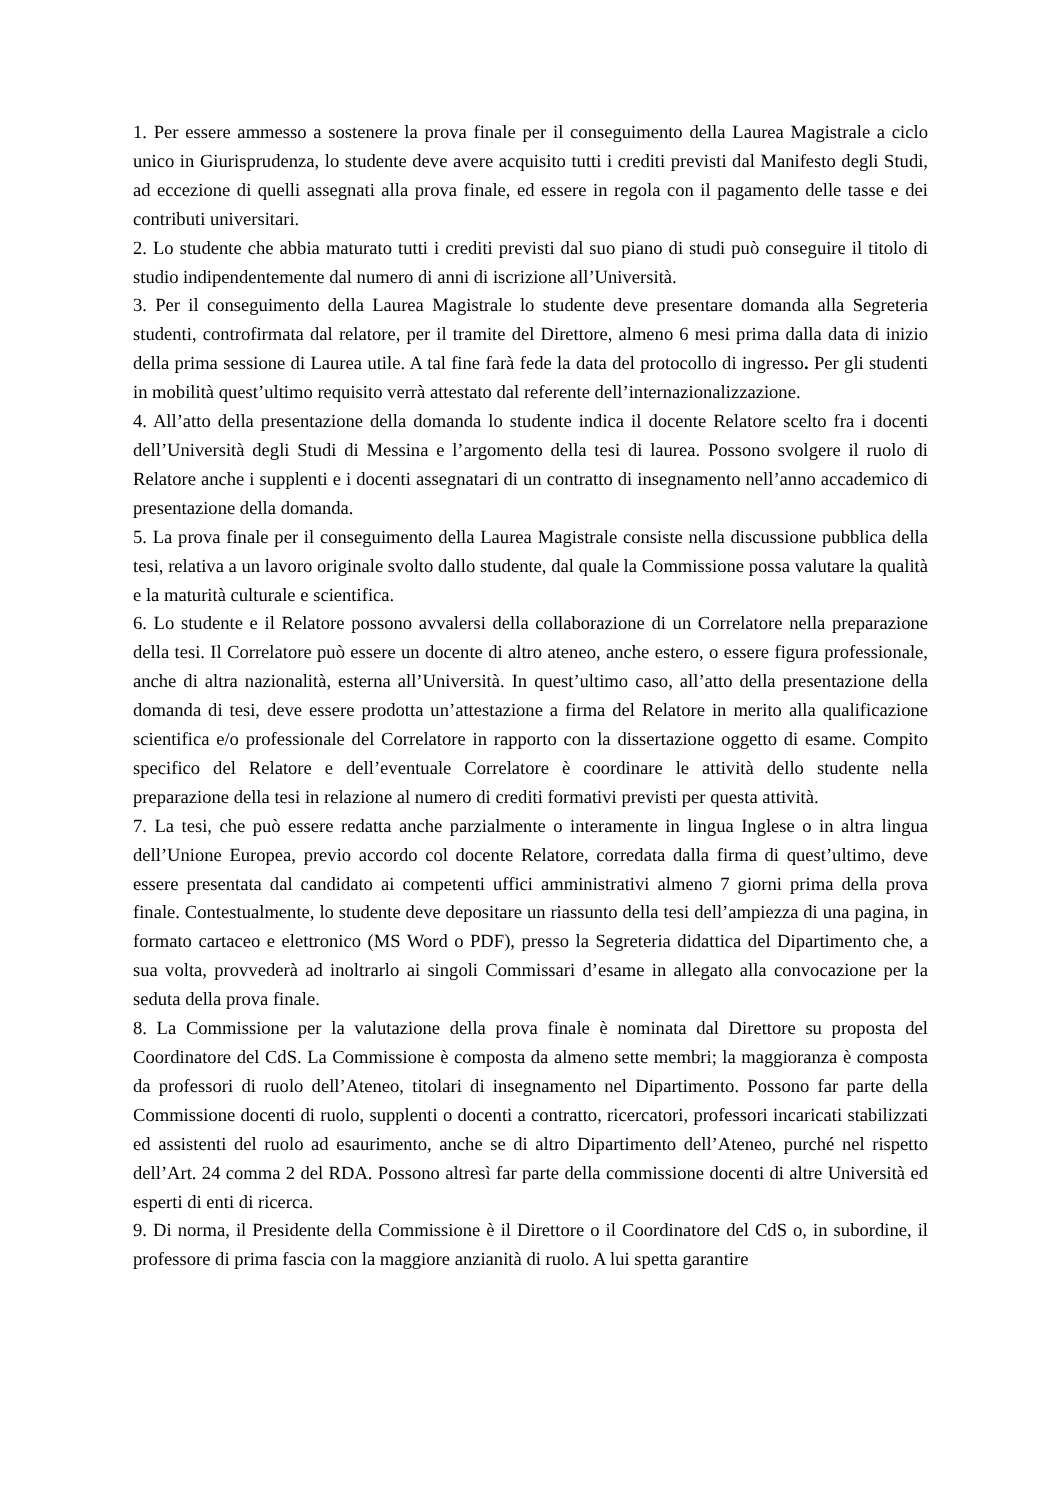1. Per essere ammesso a sostenere la prova finale per il conseguimento della Laurea Magistrale a ciclo unico in Giurisprudenza, lo studente deve avere acquisito tutti i crediti previsti dal Manifesto degli Studi, ad eccezione di quelli assegnati alla prova finale, ed essere in regola con il pagamento delle tasse e dei contributi universitari.
2. Lo studente che abbia maturato tutti i crediti previsti dal suo piano di studi può conseguire il titolo di studio indipendentemente dal numero di anni di iscrizione all’Università.
3. Per il conseguimento della Laurea Magistrale lo studente deve presentare domanda alla Segreteria studenti, controfirmata dal relatore, per il tramite del Direttore, almeno 6 mesi prima dalla data di inizio della prima sessione di Laurea utile. A tal fine farà fede la data del protocollo di ingresso. Per gli studenti in mobilità quest’ultimo requisito verrà attestato dal referente dell’internazionalizzazione.
4. All’atto della presentazione della domanda lo studente indica il docente Relatore scelto fra i docenti dell’Università degli Studi di Messina e l’argomento della tesi di laurea. Possono svolgere il ruolo di Relatore anche i supplenti e i docenti assegnatari di un contratto di insegnamento nell’anno accademico di presentazione della domanda.
5. La prova finale per il conseguimento della Laurea Magistrale consiste nella discussione pubblica della tesi, relativa a un lavoro originale svolto dallo studente, dal quale la Commissione possa valutare la qualità e la maturità culturale e scientifica.
6. Lo studente e il Relatore possono avvalersi della collaborazione di un Correlatore nella preparazione della tesi. Il Correlatore può essere un docente di altro ateneo, anche estero, o essere figura professionale, anche di altra nazionalità, esterna all’Università. In quest’ultimo caso, all’atto della presentazione della domanda di tesi, deve essere prodotta un’attestazione a firma del Relatore in merito alla qualificazione scientifica e/o professionale del Correlatore in rapporto con la dissertazione oggetto di esame. Compito specifico del Relatore e dell’eventuale Correlatore è coordinare le attività dello studente nella preparazione della tesi in relazione al numero di crediti formativi previsti per questa attività.
7. La tesi, che può essere redatta anche parzialmente o interamente in lingua Inglese o in altra lingua dell’Unione Europea, previo accordo col docente Relatore, corredata dalla firma di quest’ultimo, deve essere presentata dal candidato ai competenti uffici amministrativi almeno 7 giorni prima della prova finale. Contestualmente, lo studente deve depositare un riassunto della tesi dell’ampiezza di una pagina, in formato cartaceo e elettronico (MS Word o PDF), presso la Segreteria didattica del Dipartimento che, a sua volta, provvederà ad inoltrarlo ai singoli Commissari d’esame in allegato alla convocazione per la seduta della prova finale.
8. La Commissione per la valutazione della prova finale è nominata dal Direttore su proposta del Coordinatore del CdS. La Commissione è composta da almeno sette membri; la maggioranza è composta da professori di ruolo dell’Ateneo, titolari di insegnamento nel Dipartimento. Possono far parte della Commissione docenti di ruolo, supplenti o docenti a contratto, ricercatori, professori incaricati stabilizzati ed assistenti del ruolo ad esaurimento, anche se di altro Dipartimento dell’Ateneo, purché nel rispetto dell’Art. 24 comma 2 del RDA. Possono altresì far parte della commissione docenti di altre Università ed esperti di enti di ricerca.
9. Di norma, il Presidente della Commissione è il Direttore o il Coordinatore del CdS o, in subordine, il professore di prima fascia con la maggiore anzianità di ruolo. A lui spetta garantire